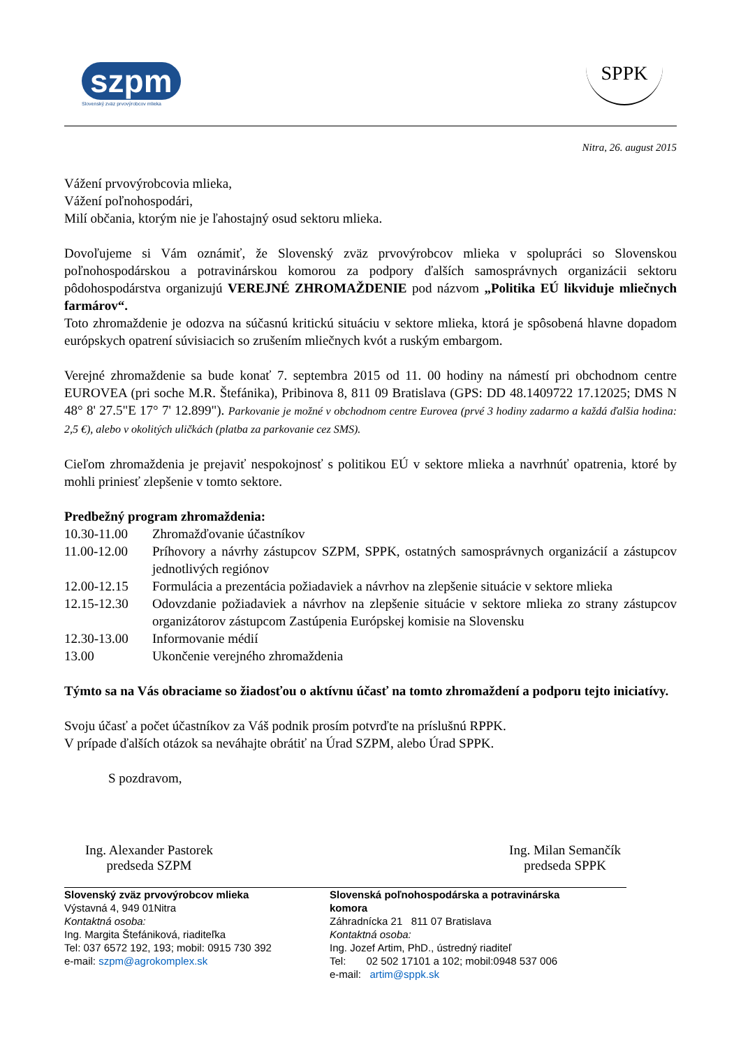szpm
Slovenský zväz prvovýrobcov mlieka
SPPK
Nitra, 26. august 2015
Vážení prvovýrobcovia mlieka,
Vážení poľnohospodári,
Milí občania, ktorým nie je ľahostajný osud sektoru mlieka.
Dovoľujeme si Vám oznámiť, že Slovenský zväz prvovýrobcov mlieka v spolupráci so Slovenskou poľnohospodárskou a potravinárskou komorou za podpory ďalších samosprávnych organizácii sektoru pôdohospodárstva organizujú VEREJNÉ ZHROMAŽDENIE pod názvom „Politika EÚ likviduje mliečnych farmárov“.
Toto zhromaždenie je odozva na súčasnú kritickú situáciu v sektore mlieka, ktorá je spôsobená hlavne dopadom európskych opatrení súvisiacich so zrušením mliečnych kvót a ruským embargom.
Verejné zhromaždenie sa bude konať 7. septembra 2015 od 11. 00 hodiny na námestí pri obchodnom centre EUROVEA (pri soche M.R. Štefánika), Pribinova 8, 811 09 Bratislava (GPS: DD 48.1409722 17.12025; DMS N 48° 8' 27.5"E 17° 7' 12.899"). Parkovanie je možné v obchodnom centre Eurovea (prvé 3 hodiny zadarmo a každá ďalšia hodina: 2,5 €), alebo v okolitých uličkách (platba za parkovanie cez SMS).
Cieľom zhromaždenia je prejaviť nespokojnosť s politikou EÚ v sektore mlieka a navrhnúť opatrenia, ktoré by mohli priniesť zlepšenie v tomto sektore.
Predbežný program zhromaždenia:
10.30-11.00
Zhromažďovanie účastníkov
11.00-12.00
Príhovory a návrhy zástupcov SZPM, SPPK, ostatných samosprávnych organizácií a zástupcov jednotlivých regiónov
12.00-12.15
Formulácia a prezentácia požiadaviek a návrhov na zlepšenie situácie v sektore mlieka
12.15-12.30
Odovzdanie požiadaviek a návrhov na zlepšenie situácie v sektore mlieka zo strany zástupcov organizátorov zástupcom Zastúpenia Európskej komisie na Slovensku
12.30-13.00
Informovanie médií
13.00
Ukončenie verejného zhromaždenia
Týmto sa na Vás obraciame so žiadosťou o aktívnu účasť na tomto zhromaždení a podporu tejto iniciatívy.
Svoju účasť a počet účastníkov za Váš podnik prosím potvrďte na príslušnú RPPK.
V prípade ďalších otázok sa neváhajte obrátiť na Úrad SZPM, alebo Úrad SPPK.
S pozdravom,
Ing. Alexander Pastorek
predseda SZPM
Ing. Milan Semančík
predseda SPPK
Slovenský zväz prvovýrobcov mlieka
Výstavná 4, 949 01Nitra
Kontaktná osoba:
Ing. Margita Štefániková, riaditeľka
Tel: 037 6572 192, 193; mobil: 0915 730 392
e-mail: szpm@agrokomplex.sk
Slovenská poľnohospodárska a potravinárska komora
Záhradnícka 21 811 07 Bratislava
Kontaktná osoba:
Ing. Jozef Artim, PhD., ústredný riaditeľ
Tel: 02 502 17101 a 102; mobil:0948 537 006
e-mail: artim@sppk.sk